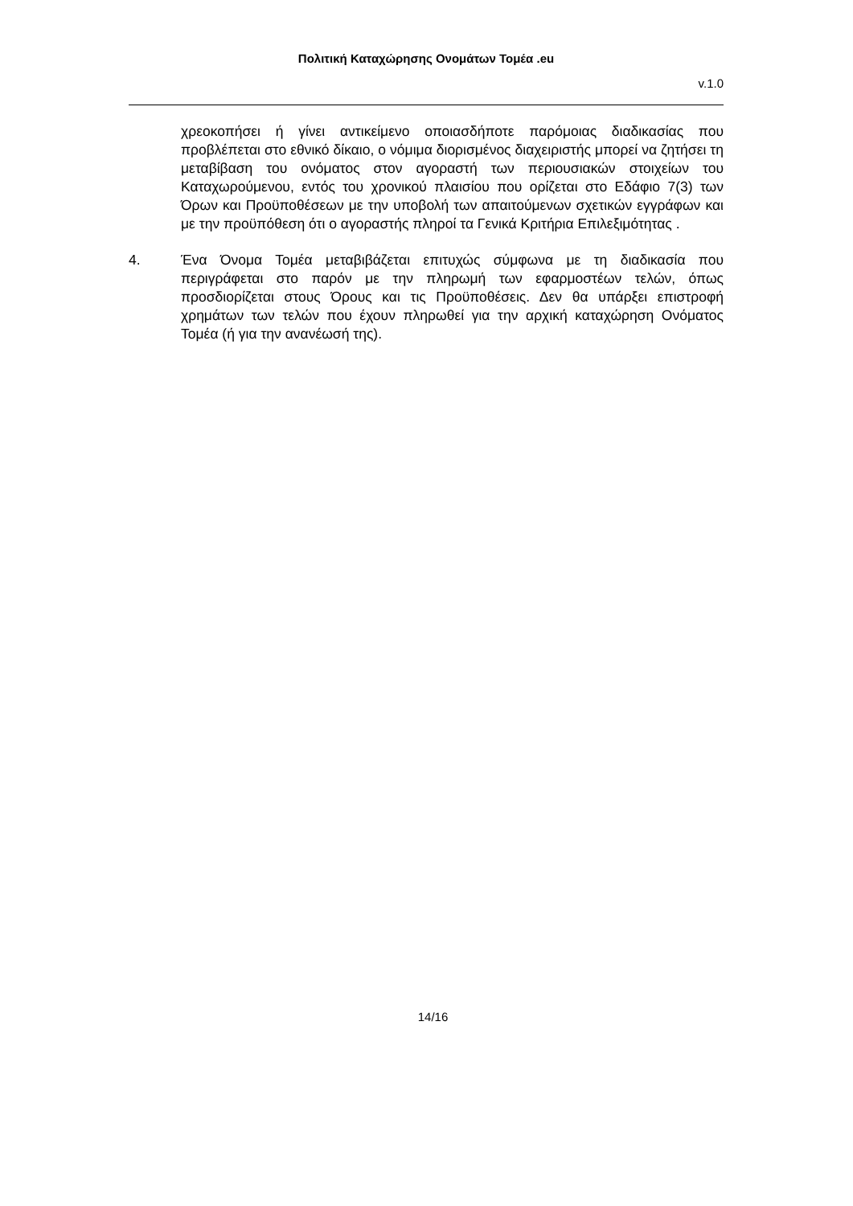Πολιτική Καταχώρησης Ονομάτων Τομέα .eu
v.1.0
χρεοκοπήσει ή γίνει αντικείμενο οποιασδήποτε παρόμοιας διαδικασίας που προβλέπεται στο εθνικό δίκαιο, ο νόμιμα διορισμένος διαχειριστής μπορεί να ζητήσει τη μεταβίβαση του ονόματος στον αγοραστή των περιουσιακών στοιχείων του Καταχωρούμενου, εντός του χρονικού πλαισίου που ορίζεται στο Εδάφιο 7(3) των Όρων και Προϋποθέσεων με την υποβολή των απαιτούμενων σχετικών εγγράφων και με την προϋπόθεση ότι ο αγοραστής πληροί τα Γενικά Κριτήρια Επιλεξιμότητας .
4. Ένα Όνομα Τομέα μεταβιβάζεται επιτυχώς σύμφωνα με τη διαδικασία που περιγράφεται στο παρόν με την πληρωμή των εφαρμοστέων τελών, όπως προσδιορίζεται στους Όρους και τις Προϋποθέσεις. Δεν θα υπάρξει επιστροφή χρημάτων των τελών που έχουν πληρωθεί για την αρχική καταχώρηση Ονόματος Τομέα (ή για την ανανέωσή της).
14/16